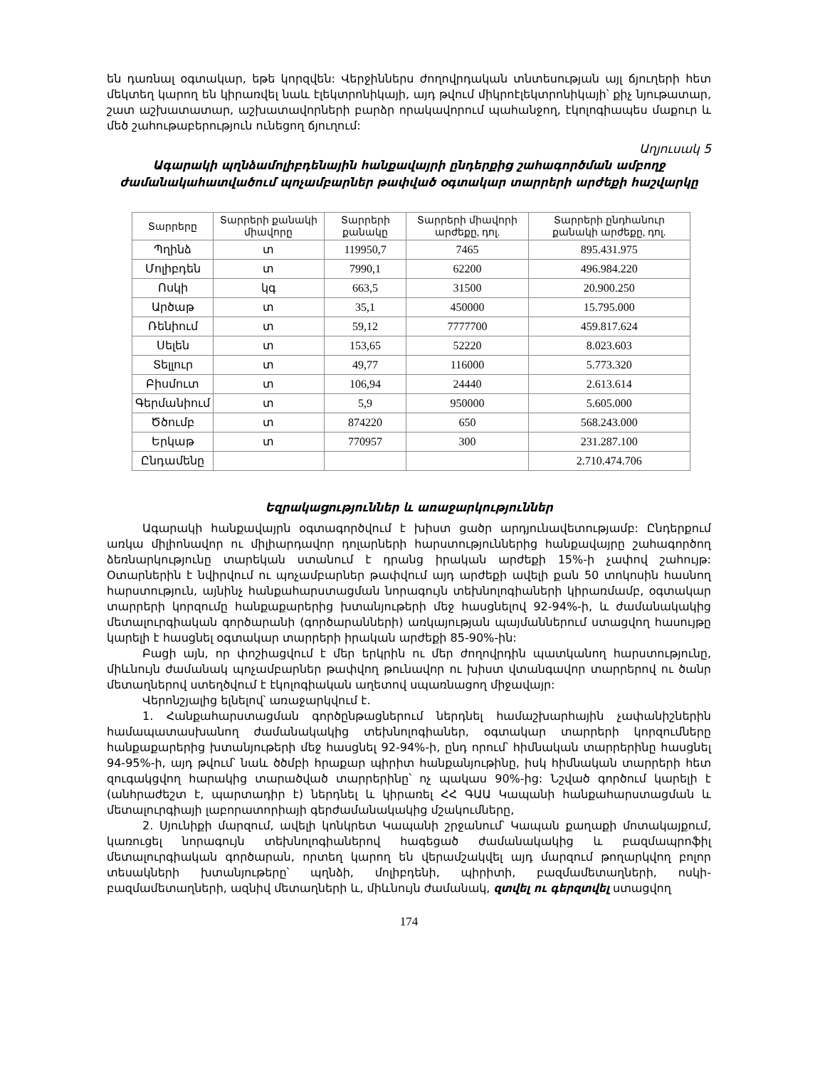են դառնալ օգտակար, եթե կորզվեն: Վերջիններս ժողովրդական տնտեսության այլ ճյուղերի հետ մեկտեղ կարող են կիրառվել նաև էլեկտրոնիկայի, այդ թվում միկրոէլեկտրոնիկայի՝ քիչ նյութատար, շատ աշխատատար, աշխատավորների բարձր որակավորում պահանջող, էկոլոգիապես մաքուր և մեծ շահութաբերություն ունեցող ճյուղում:
Աղյուսակ 5
Ագարակի պղնձամոլիբդենային հանքավայրի ընդերքից շահագործման ամբողջ ժամանակահատվածում պոչամբարներ թափված օգտակար տարրերի արժեքի հաշվարկը
| Տարրերը | Տարրերի քանակի միավորը | Տարրերի քանակը | Տարրերի միավորի արժեքը, դոլ. | Տարրերի ընդհանուր քանակի արժեքը, դոլ. |
| --- | --- | --- | --- | --- |
| Պղինձ | տ | 119950,7 | 7465 | 895.431.975 |
| Մոլիբդեն | տ | 7990,1 | 62200 | 496.984.220 |
| Ոսկի | կգ | 663,5 | 31500 | 20.900.250 |
| Արծաթ | տ | 35,1 | 450000 | 15.795.000 |
| Ռենիում | տ | 59,12 | 7777700 | 459.817.624 |
| Սելեն | տ | 153,65 | 52220 | 8.023.603 |
| Տելլուր | տ | 49,77 | 116000 | 5.773.320 |
| Բիսմուտ | տ | 106,94 | 24440 | 2.613.614 |
| Գերմանիում | տ | 5,9 | 950000 | 5.605.000 |
| Ծծումբ | տ | 874220 | 650 | 568.243.000 |
| Երկաթ | տ | 770957 | 300 | 231.287.100 |
| Ընդամենը | | | | 2.710.474.706 |
Եզրակացություններ և առաջարկություններ
Ագարակի հանքավայրն օգտագործվում է խիստ ցածր արդյունավետությամբ: Ընդերքում առկա միլիոնավոր ու միլիարդավոր դոլարների հարստություններից հանքավայրը շահագործող ձեռնարկությունը տարեկան ստանում է դրանց իրական արժեքի 15%-ի չափով շահույթ: Օտարներին է նվիրվում ու պոչամբարներ թափվում այդ արժեքի ավելի քան 50 տոկոսին հասնող հարստություն, այնինչ հանքահարստացման նորագույն տեխնոլոգիաների կիրառմամբ, օգտակար տարրերի կորզումը հանքաքարերից խտանյութերի մեջ հասցնելով 92-94%-ի, և ժամանակակից մետալուրգիական գործարանի (գործարանների) առկայության պայմաններում ստացվող հասույթը կարելի է հասցնել օգտակար տարրերի իրական արժեքի 85-90%-ին:
Բացի այն, որ փոշիացվում է մեր երկրին ու մեր ժողովրդին պատկանող հարստությունը, միևնույն ժամանակ պոչամբարներ թափվող թունավոր ու խիստ վտանգավոր տարրերով ու ծանր մետաղներով ստեղծվում է էկոլոգիական աղետով սպառնացող միջավայր:
Վերոնշյալից ելնելով՝ առաջարկվում է.
1. Հանքահարստացման գործընթացներում ներդնել համաշխարհային չափանիշներին համապատասխանող ժամանակակից տեխնոլոգիաներ, օգտակար տարրերի կորզումները հանքաքարերից խտանյութերի մեջ հասցնել 92-94%-ի, ընդ որում՝ հիմնական տարրերինը հասցնել 94-95%-ի, այդ թվում՝ նաև ծծմբի հրաքար պիրիտ հանքանյութինը, իսկ հիմնական տարրերի հետ զուգակցվող հարակից տարածված տարրերինը՝ ոչ պակաս 90%-ից: Նշված գործում կարելի է (անհրաժեշտ է, պարտադիր է) ներդնել և կիրառել ՀՀ ԳԱԱ Կապանի հանքահարստացման և մետալուրգիայի լաբորատորիայի գերժամանակակից մշակումները,
2. Սյունիքի մարզում, ավելի կոնկրետ Կապանի շրջանում՝ Կապան քաղաքի մոտակայքում, կառուցել նորագույն տեխնոլոգիաներով հագեցած ժամանակակից և բազմապրոֆիլ մետալուրգիական գործարան, որտեղ կարող են վերամշակվել այդ մարզում թողարկվող բոլոր տեսակների խտանյութերը՝ պղնձի, մոլիբդենի, պիրիտի, բազմամետաղների, ոսկի-բազմամետաղների, ազնիվ մետաղների և, միևնույն ժամանակ, զտվել ու գերզտվել ստացվող
174